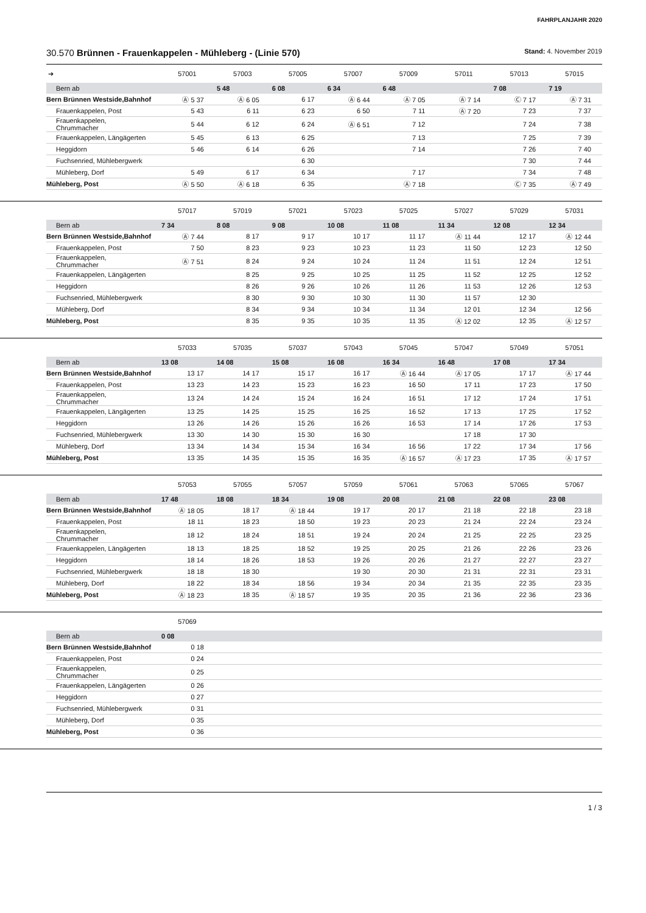FAHRPLANJAHR 2020
30.570 Brünnen - Frauenkappelen - Mühleberg - (Linie 570) Stand: 4. November 2019
| ➔ | 57001 | 57003 | 57005 | 57007 | 57009 | 57011 | 57013 | 57015 |
| --- | --- | --- | --- | --- | --- | --- | --- | --- |
| Bern ab | | 5 48 | 6 08 | 6 34 | 6 48 | | 7 08 | 7 19 |
| Bern Brünnen Westside,Bahnhof | Ⓐ 5 37 | Ⓐ 6 05 | 6 17 | Ⓐ 6 44 | Ⓐ 7 05 | Ⓐ 7 14 | Ⓒ 7 17 | Ⓐ 7 31 |
| Frauenkappelen, Post | 5 43 | 6 11 | 6 23 | 6 50 | 7 11 | Ⓐ 7 20 | 7 23 | 7 37 |
| Frauenkappelen, Chrummacher | 5 44 | 6 12 | 6 24 | Ⓐ 6 51 | 7 12 | | 7 24 | 7 38 |
| Frauenkappelen, Längägerten | 5 45 | 6 13 | 6 25 | | 7 13 | | 7 25 | 7 39 |
| Heggidorn | 5 46 | 6 14 | 6 26 | | 7 14 | | 7 26 | 7 40 |
| Fuchsenried, Mühlebergwerk | | | 6 30 | | | | 7 30 | 7 44 |
| Mühleberg, Dorf | 5 49 | 6 17 | 6 34 | | 7 17 | | 7 34 | 7 48 |
| Mühleberg, Post | Ⓐ 5 50 | Ⓐ 6 18 | 6 35 | | Ⓐ 7 18 | | Ⓒ 7 35 | Ⓐ 7 49 |
| | 57017 | 57019 | 57021 | 57023 | 57025 | 57027 | 57029 | 57031 |
| --- | --- | --- | --- | --- | --- | --- | --- | --- |
| Bern ab | 7 34 | 8 08 | 9 08 | 10 08 | 11 08 | 11 34 | 12 08 | 12 34 |
| Bern Brünnen Westside,Bahnhof | Ⓐ 7 44 | 8 17 | 9 17 | 10 17 | 11 17 | Ⓐ 11 44 | 12 17 | Ⓐ 12 44 |
| Frauenkappelen, Post | 7 50 | 8 23 | 9 23 | 10 23 | 11 23 | 11 50 | 12 23 | 12 50 |
| Frauenkappelen, Chrummacher | Ⓐ 7 51 | 8 24 | 9 24 | 10 24 | 11 24 | 11 51 | 12 24 | 12 51 |
| Frauenkappelen, Längägerten | | 8 25 | 9 25 | 10 25 | 11 25 | 11 52 | 12 25 | 12 52 |
| Heggidorn | | 8 26 | 9 26 | 10 26 | 11 26 | 11 53 | 12 26 | 12 53 |
| Fuchsenried, Mühlebergwerk | | 8 30 | 9 30 | 10 30 | 11 30 | 11 57 | 12 30 | |
| Mühleberg, Dorf | | 8 34 | 9 34 | 10 34 | 11 34 | 12 01 | 12 34 | 12 56 |
| Mühleberg, Post | | 8 35 | 9 35 | 10 35 | 11 35 | Ⓐ 12 02 | 12 35 | Ⓐ 12 57 |
| | 57033 | 57035 | 57037 | 57043 | 57045 | 57047 | 57049 | 57051 |
| --- | --- | --- | --- | --- | --- | --- | --- | --- |
| Bern ab | 13 08 | 14 08 | 15 08 | 16 08 | 16 34 | 16 48 | 17 08 | 17 34 |
| Bern Brünnen Westside,Bahnhof | 13 17 | 14 17 | 15 17 | 16 17 | Ⓐ 16 44 | Ⓐ 17 05 | 17 17 | Ⓐ 17 44 |
| Frauenkappelen, Post | 13 23 | 14 23 | 15 23 | 16 23 | 16 50 | 17 11 | 17 23 | 17 50 |
| Frauenkappelen, Chrummacher | 13 24 | 14 24 | 15 24 | 16 24 | 16 51 | 17 12 | 17 24 | 17 51 |
| Frauenkappelen, Längägerten | 13 25 | 14 25 | 15 25 | 16 25 | 16 52 | 17 13 | 17 25 | 17 52 |
| Heggidorn | 13 26 | 14 26 | 15 26 | 16 26 | 16 53 | 17 14 | 17 26 | 17 53 |
| Fuchsenried, Mühlebergwerk | 13 30 | 14 30 | 15 30 | 16 30 | | 17 18 | 17 30 | |
| Mühleberg, Dorf | 13 34 | 14 34 | 15 34 | 16 34 | 16 56 | 17 22 | 17 34 | 17 56 |
| Mühleberg, Post | 13 35 | 14 35 | 15 35 | 16 35 | Ⓐ 16 57 | Ⓐ 17 23 | 17 35 | Ⓐ 17 57 |
| | 57053 | 57055 | 57057 | 57059 | 57061 | 57063 | 57065 | 57067 |
| --- | --- | --- | --- | --- | --- | --- | --- | --- |
| Bern ab | 17 48 | 18 08 | 18 34 | 19 08 | 20 08 | 21 08 | 22 08 | 23 08 |
| Bern Brünnen Westside,Bahnhof | Ⓐ 18 05 | 18 17 | Ⓐ 18 44 | 19 17 | 20 17 | 21 18 | 22 18 | 23 18 |
| Frauenkappelen, Post | 18 11 | 18 23 | 18 50 | 19 23 | 20 23 | 21 24 | 22 24 | 23 24 |
| Frauenkappelen, Chrummacher | 18 12 | 18 24 | 18 51 | 19 24 | 20 24 | 21 25 | 22 25 | 23 25 |
| Frauenkappelen, Längägerten | 18 13 | 18 25 | 18 52 | 19 25 | 20 25 | 21 26 | 22 26 | 23 26 |
| Heggidorn | 18 14 | 18 26 | 18 53 | 19 26 | 20 26 | 21 27 | 22 27 | 23 27 |
| Fuchsenried, Mühlebergwerk | 18 18 | 18 30 | | 19 30 | 20 30 | 21 31 | 22 31 | 23 31 |
| Mühleberg, Dorf | 18 22 | 18 34 | 18 56 | 19 34 | 20 34 | 21 35 | 22 35 | 23 35 |
| Mühleberg, Post | Ⓐ 18 23 | 18 35 | Ⓐ 18 57 | 19 35 | 20 35 | 21 36 | 22 36 | 23 36 |
| | 57069 | | | | | | | |
| --- | --- | --- | --- | --- | --- | --- | --- | --- |
| Bern ab | 0 08 | | | | | | | |
| Bern Brünnen Westside,Bahnhof | 0 18 | | | | | | | |
| Frauenkappelen, Post | 0 24 | | | | | | | |
| Frauenkappelen, Chrummacher | 0 25 | | | | | | | |
| Frauenkappelen, Längägerten | 0 26 | | | | | | | |
| Heggidorn | 0 27 | | | | | | | |
| Fuchsenried, Mühlebergwerk | 0 31 | | | | | | | |
| Mühleberg, Dorf | 0 35 | | | | | | | |
| Mühleberg, Post | 0 36 | | | | | | | |
1 / 3